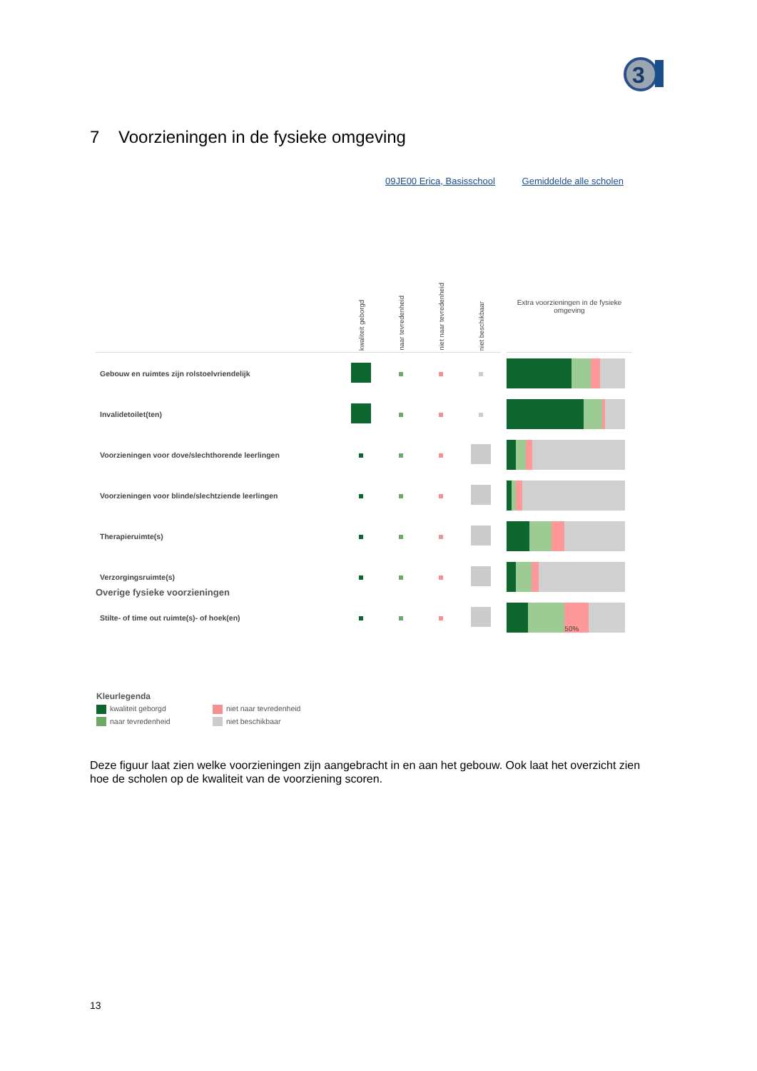3
7 Voorzieningen in de fysieke omgeving
09JE00 Erica, Basisschool Gemiddelde alle scholen
| | kwaliteit geborgd | naar tevredenheid | niet naar tevredenheid | niet beschikbaar | | Extra voorzieningen in de fysieke omgeving |
| --- | --- | --- | --- | --- | --- | --- |
| Gebouw en ruimtes zijn rolstoelvriendelijk | | | | | | |
| Invalidetoilet(ten) | | | | | | |
| Voorzieningen voor dove/slechthorende leerlingen | | | | | | |
| Voorzieningen voor blinde/slechtziende leerlingen | | | | | | |
| Therapieruimte(s) | | | | | | |
| Verzorgingsruimte(s) | | | | | | |
| Stilte- of time out ruimte(s)- of hoek(en) | | | | | | 50% |
Overige fysieke voorzieningen
Kleurlegenda
kwaliteit geborgd niet naar tevredenheid
naar tevredenheid niet beschikbaar
Deze figuur laat zien welke voorzieningen zijn aangebracht in en aan het gebouw. Ook laat het overzicht zien hoe de scholen op de kwaliteit van de voorziening scoren.
13